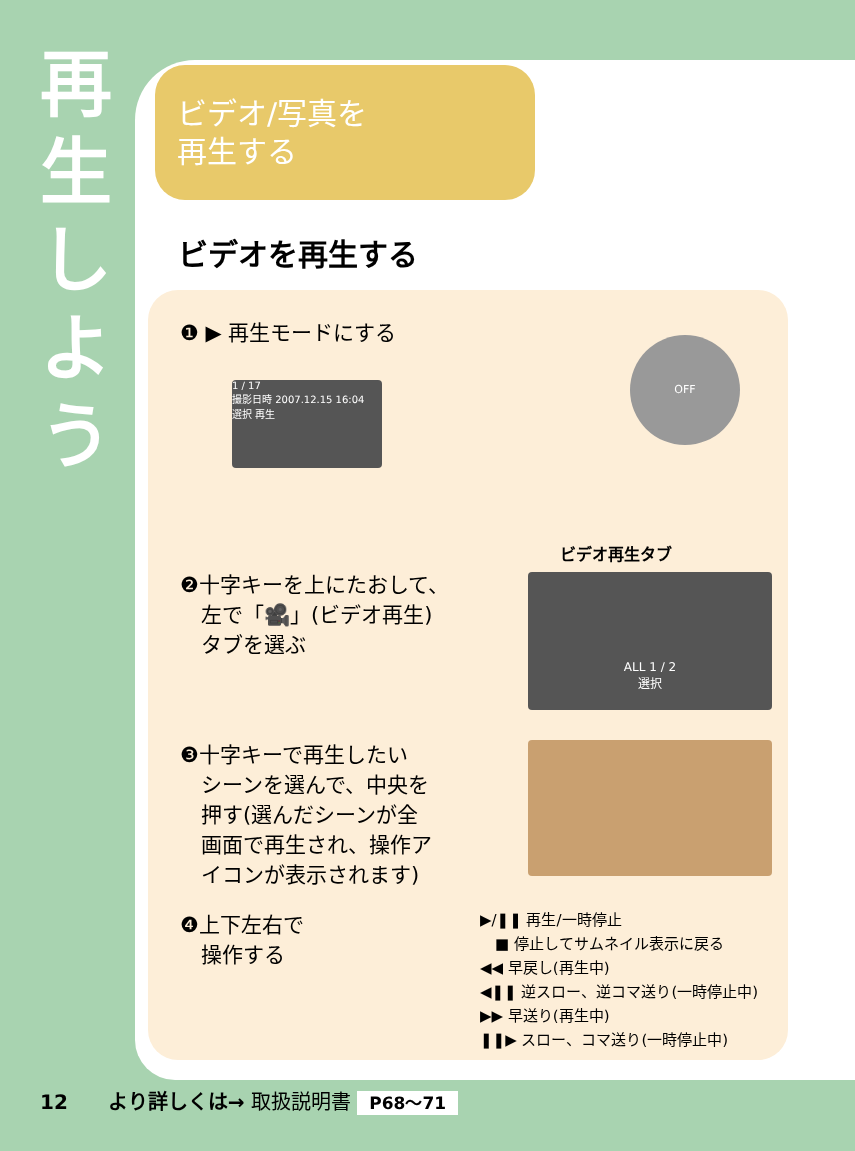再
生
し
よ
う
ビデオ/写真を
再生する
ビデオを再生する
❶ ▶ 再生モードにする
1 / 17
撮影日時 2007.12.15 16:04
選択 再生
OFF
ビデオ再生タブ
❷十字キーを上にたおして、
　左で「🎥」(ビデオ再生)
　タブを選ぶ
ALL 1 / 2
選択
❸十字キーで再生したい
　シーンを選んで、中央を
　押す(選んだシーンが全
　画面で再生され、操作ア
　イコンが表示されます)
❹上下左右で
　操作する
▶/❚❚ 再生/一時停止
　■ 停止してサムネイル表示に戻る
◀◀ 早戻し(再生中)
◀❚❚ 逆スロー、逆コマ送り(一時停止中)
▶▶ 早送り(再生中)
❚❚▶ スロー、コマ送り(一時停止中)
12　　より詳しくは→ 取扱説明書 P68～71